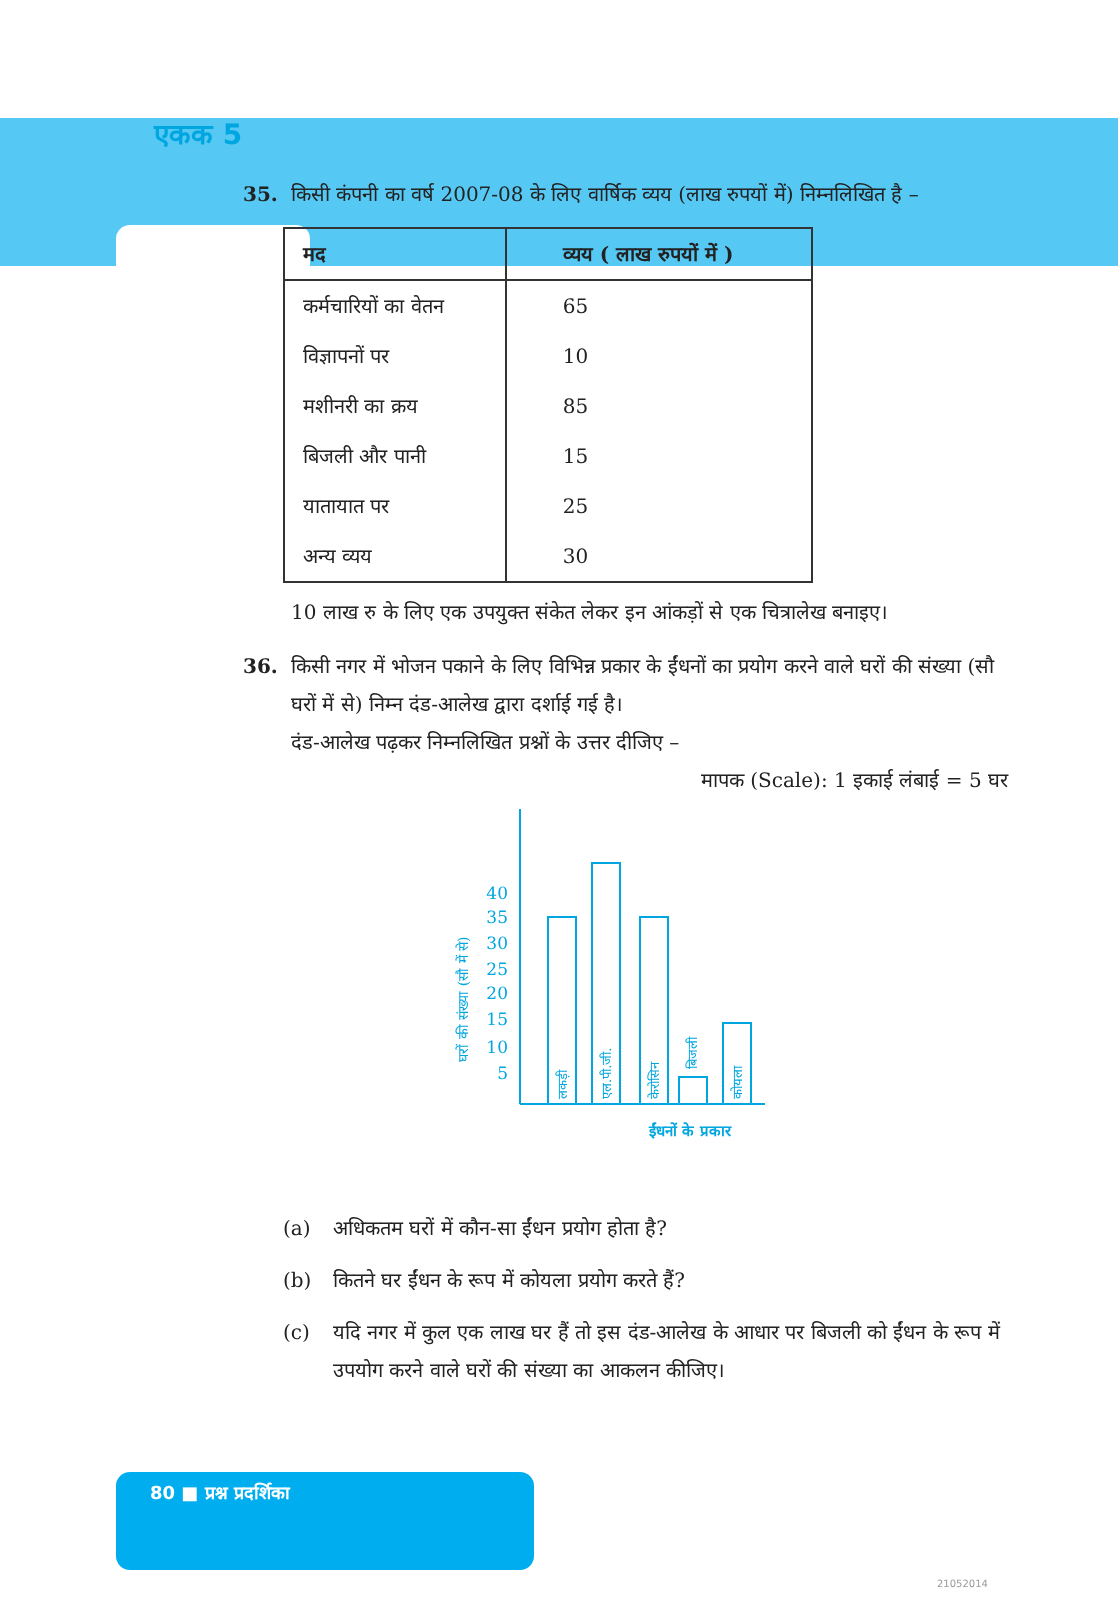एकक 5
35. किसी कंपनी का वर्ष 2007-08 के लिए वार्षिक व्यय (लाख रुपयों में) निम्नलिखित है –
| मद | व्यय ( लाख रुपयों में ) |
| --- | --- |
| कर्मचारियों का वेतन | 65 |
| विज्ञापनों पर | 10 |
| मशीनरी का क्रय | 85 |
| बिजली और पानी | 15 |
| यातायात पर | 25 |
| अन्य व्यय | 30 |
10 लाख रु के लिए एक उपयुक्त संकेत लेकर इन आंकड़ों से एक चित्रालेख बनाइए।
36. किसी नगर में भोजन पकाने के लिए विभिन्न प्रकार के ईंधनों का प्रयोग करने वाले घरों की संख्या (सौ घरों में से) निम्न दंड-आलेख द्वारा दर्शाई गई है।
दंड-आलेख पढ़कर निम्नलिखित प्रश्नों के उत्तर दीजिए –
मापक (Scale): 1 इकाई लंबाई = 5 घर
40
35
30
25
20
15
10
5
ईंधनों के प्रकार
घरों की संख्या (सौ में से)
लकड़ी
एल.पी.जी.
केरोसिन
बिजली
कोयला
(a) अधिकतम घरों में कौन-सा ईंधन प्रयोग होता है?
(b) कितने घर ईंधन के रूप में कोयला प्रयोग करते हैं?
(c) यदि नगर में कुल एक लाख घर हैं तो इस दंड-आलेख के आधार पर बिजली को ईंधन के रूप में उपयोग करने वाले घरों की संख्या का आकलन कीजिए।
80 ■ प्रश्न प्रदर्शिका
21052014